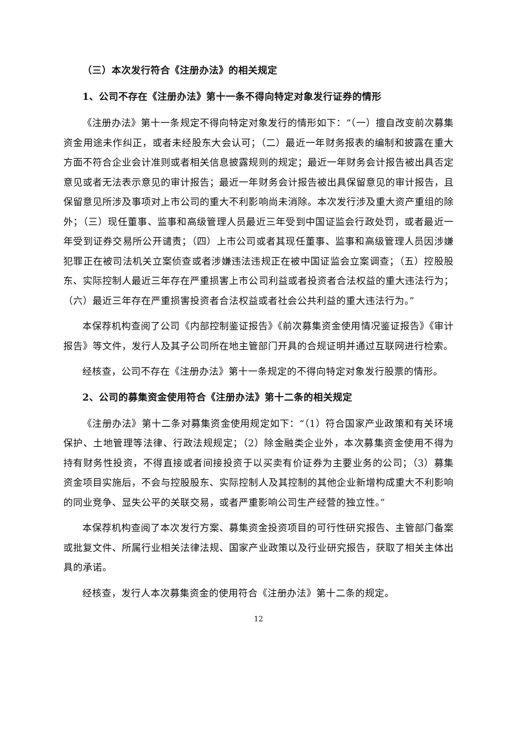（三）本次发行符合《注册办法》的相关规定
1、公司不存在《注册办法》第十一条不得向特定对象发行证券的情形
《注册办法》第十一条规定不得向特定对象发行的情形如下：“（一）擅自改变前次募集资金用途未作纠正，或者未经股东大会认可；（二）最近一年财务报表的编制和披露在重大方面不符合企业会计准则或者相关信息披露规则的规定；最近一年财务会计报告被出具否定意见或者无法表示意见的审计报告；最近一年财务会计报告被出具保留意见的审计报告，且保留意见所涉及事项对上市公司的重大不利影响尚未消除。本次发行涉及重大资产重组的除外；（三）现任董事、监事和高级管理人员最近三年受到中国证监会行政处罚，或者最近一年受到证券交易所公开谴责；（四）上市公司或者其现任董事、监事和高级管理人员因涉嫌犯罪正在被司法机关立案侦查或者涉嫌违法违规正在被中国证监会立案调查；（五）控股股东、实际控制人最近三年存在严重损害上市公司利益或者投资者合法权益的重大违法行为；（六）最近三年存在严重损害投资者合法权益或者社会公共利益的重大违法行为。”
本保荐机构查阅了公司《内部控制鉴证报告》《前次募集资金使用情况鉴证报告》《审计报告》等文件，发行人及其子公司所在地主管部门开具的合规证明并通过互联网进行检索。
经核查，公司不存在《注册办法》第十一条规定的不得向特定对象发行股票的情形。
2、公司的募集资金使用符合《注册办法》第十二条的相关规定
《注册办法》第十二条对募集资金使用规定如下：“（1）符合国家产业政策和有关环境保护、土地管理等法律、行政法规规定；（2）除金融类企业外，本次募集资金使用不得为持有财务性投资，不得直接或者间接投资于以买卖有价证券为主要业务的公司；（3）募集资金项目实施后，不会与控股股东、实际控制人及其控制的其他企业新增构成重大不利影响的同业竞争、显失公平的关联交易，或者严重影响公司生产经营的独立性。”
本保荐机构查阅了本次发行方案、募集资金投资项目的可行性研究报告、主管部门备案或批复文件、所属行业相关法律法规、国家产业政策以及行业研究报告，获取了相关主体出具的承诺。
经核查，发行人本次募集资金的使用符合《注册办法》第十二条的规定。
12